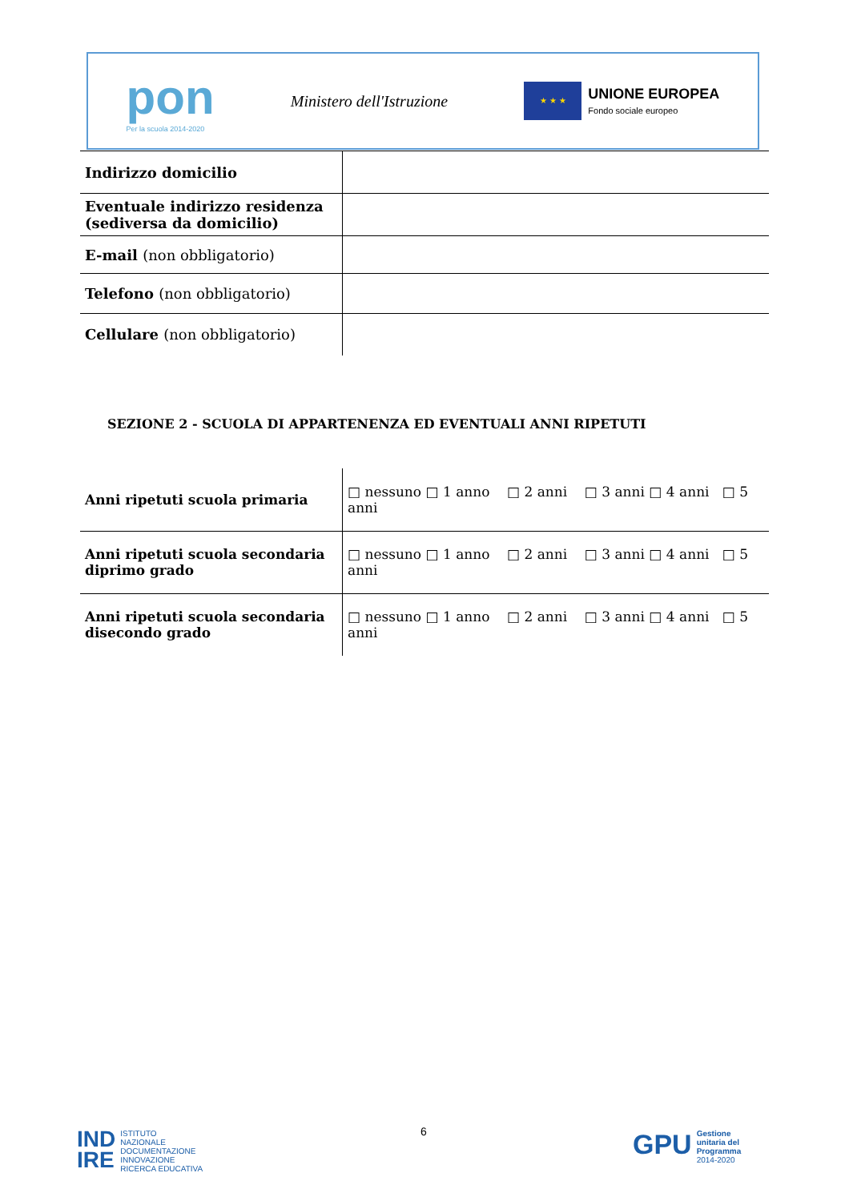pon
Per la scuola 2014-2020
Ministero dell'Istruzione
★ ★ ★
UNIONE EUROPEA
Fondo sociale europeo
| Indirizzo domicilio | |
| Eventuale indirizzo residenza (sediversa da domicilio) | |
| E-mail (non obbligatorio) | |
| Telefono (non obbligatorio) | |
| Cellulare (non obbligatorio) | |
SEZIONE 2 - SCUOLA DI APPARTENENZA ED EVENTUALI ANNI RIPETUTI
| Anni ripetuti scuola primaria | □ nessuno □ 1 anno □ 2 anni □ 3 anni □ 4 anni □ 5 anni |
| Anni ripetuti scuola secondaria diprimo grado | □ nessuno □ 1 anno □ 2 anni □ 3 anni □ 4 anni □ 5 anni |
| Anni ripetuti scuola secondaria disecondo grado | □ nessuno □ 1 anno □ 2 anni □ 3 anni □ 4 anni □ 5 anni |
6
IND
IRE
ISTITUTO
NAZIONALE
DOCUMENTAZIONE
INNOVAZIONE
RICERCA EDUCATIVA
GPU
Gestione
unitaria del
Programma
2014-2020